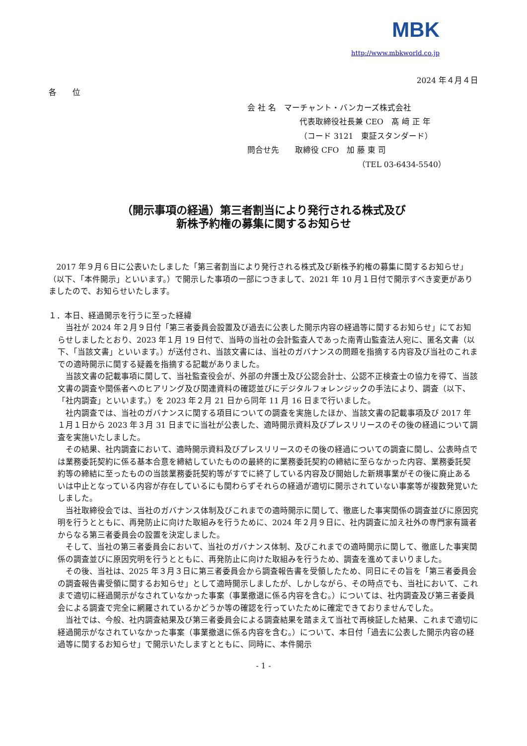MBK
http://www.mbkworld.co.jp
2024 年４月４日
各　　位
会 社 名　マーチャント・バンカーズ株式会社
代表取締役社長兼 CEO　髙 﨑 正 年
（コード 3121　東証スタンダード）
問合せ先　　取締役 CFO　加 藤 東 司
（TEL 03-6434-5540）
（開示事項の経過）第三者割当により発行される株式及び
新株予約権の募集に関するお知らせ
2017 年９月６日に公表いたしました「第三者割当により発行される株式及び新株予約権の募集に関するお知らせ」（以下、「本件開示」といいます。）で開示した事項の一部につきまして、2021 年 10 月１日付で開示すべき変更がありましたので、お知らせいたします。
１．本日、経過開示を行うに至った経緯
当社が 2024 年２月９日付「第三者委員会設置及び過去に公表した開示内容の経過等に関するお知らせ」にてお知らせしましたとおり、2023 年１月 19 日付で、当時の当社の会計監査人であった南青山監査法人宛に、匿名文書（以下、「当該文書」といいます。）が送付され、当該文書には、当社のガバナンスの問題を指摘する内容及び当社のこれまでの適時開示に関する疑義を指摘する記載がありました。
当該文書の記載事項に関して、当社監査役会が、外部の弁護士及び公認会計士、公認不正検査士の協力を得て、当該文書の調査や関係者へのヒアリング及び関連資料の確認並びにデジタルフォレンジックの手法により、調査（以下、「社内調査」といいます。）を 2023 年２月 21 日から同年 11 月 16 日まで行いました。
社内調査では、当社のガバナンスに関する項目についての調査を実施したほか、当該文書の記載事項及び 2017 年１月１日から 2023 年３月 31 日までに当社が公表した、適時開示資料及びプレスリリースのその後の経過について調査を実施いたしました。
その結果、社内調査において、適時開示資料及びプレスリリースのその後の経過についての調査に関し、公表時点では業務委託契約に係る基本合意を締結していたものの最終的に業務委託契約の締結に至らなかった内容、業務委託契約等の締結に至ったものの当該業務委託契約等がすでに終了している内容及び開始した新規事業がその後に廃止あるいは中止となっている内容が存在しているにも関わらずそれらの経過が適切に開示されていない事案等が複数発覚いたしました。
当社取締役会では、当社のガバナンス体制及びこれまでの適時開示に関して、徹底した事実関係の調査並びに原因究明を行うとともに、再発防止に向けた取組みを行うために、2024 年２月９日に、社内調査に加え社外の専門家有識者からなる第三者委員会の設置を決定しました。
そして、当社の第三者委員会において、当社のガバナンス体制、及びこれまでの適時開示に関して、徹底した事実関係の調査並びに原因究明を行うとともに、再発防止に向けた取組みを行うため、調査を進めてまいりました。
その後、当社は、2025 年３月３日に第三者委員会から調査報告書を受領したため、同日にその旨を「第三者委員会の調査報告書受領に関するお知らせ」として適時開示しましたが、しかしながら、その時点でも、当社において、これまで適切に経過開示がなされていなかった事案（事業撤退に係る内容を含む。）については、社内調査及び第三者委員会による調査で完全に網羅されているかどうか等の確認を行っていたために確定できておりませんでした。
当社では、今般、社内調査結果及び第三者委員会による調査結果を踏まえて当社で再検証した結果、これまで適切に経過開示がなされていなかった事案（事業撤退に係る内容を含む。）について、本日付「過去に公表した開示内容の経過等に関するお知らせ」で開示いたしますとともに、同時に、本件開示
- 1 -